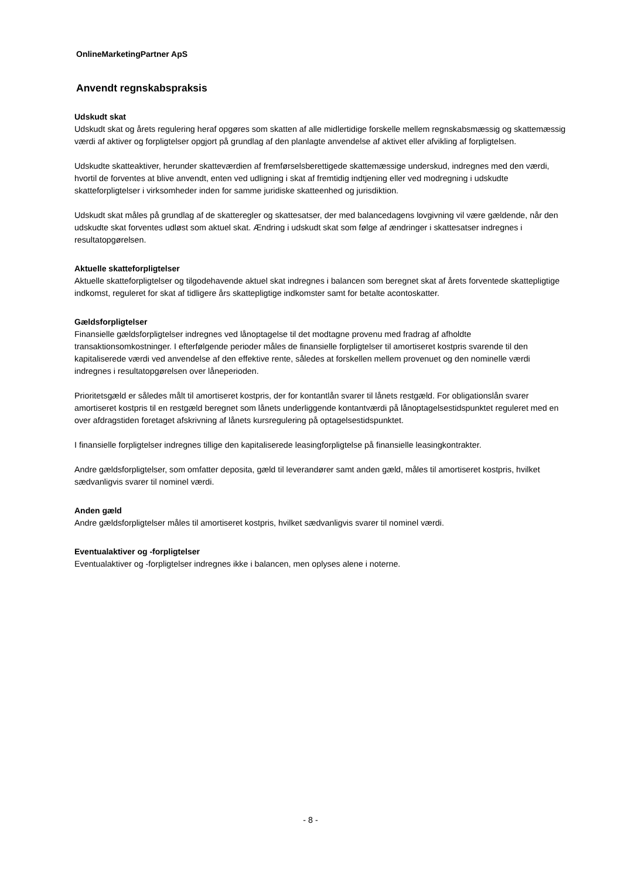OnlineMarketingPartner ApS
Anvendt regnskabspraksis
Udskudt skat
Udskudt skat og årets regulering heraf opgøres som skatten af alle midlertidige forskelle mellem regnskabsmæssig og skattemæssig værdi af aktiver og forpligtelser opgjort på grundlag af den planlagte anvendelse af aktivet eller afvikling af forpligtelsen.
Udskudte skatteaktiver, herunder skatteværdien af fremførselsberettigede skattemæssige underskud, indregnes med den værdi, hvortil de forventes at blive anvendt, enten ved udligning i skat af fremtidig indtjening eller ved modregning i udskudte skatteforpligtelser i virksomheder inden for samme juridiske skatteenhed og jurisdiktion.
Udskudt skat måles på grundlag af de skatteregler og skattesatser, der med balancedagens lovgivning vil være gældende, når den udskudte skat forventes udløst som aktuel skat. Ændring i udskudt skat som følge af ændringer i skattesatser indregnes i resultatopgørelsen.
Aktuelle skatteforpligtelser
Aktuelle skatteforpligtelser og tilgodehavende aktuel skat indregnes i balancen som beregnet skat af årets forventede skattepligtige indkomst, reguleret for skat af tidligere års skattepligtige indkomster samt for betalte acontoskatter.
Gældsforpligtelser
Finansielle gældsforpligtelser indregnes ved lånoptagelse til det modtagne provenu med fradrag af afholdte transaktionsomkostninger. I efterfølgende perioder måles de finansielle forpligtelser til amortiseret kostpris svarende til den kapitaliserede værdi ved anvendelse af den effektive rente, således at forskellen mellem provenuet og den nominelle værdi indregnes i resultatopgørelsen over låneperioden.
Prioritetsgæld er således målt til amortiseret kostpris, der for kontantlån svarer til lånets restgæld. For obligationslån svarer amortiseret kostpris til en restgæld beregnet som lånets underliggende kontantværdi på lånoptagelsestidspunktet reguleret med en over afdragstiden foretaget afskrivning af lånets kursregulering på optagelsestidspunktet.
I finansielle forpligtelser indregnes tillige den kapitaliserede leasingforpligtelse på finansielle leasingkontrakter.
Andre gældsforpligtelser, som omfatter deposita, gæld til leverandører samt anden gæld, måles til amortiseret kostpris, hvilket sædvanligvis svarer til nominel værdi.
Anden gæld
Andre gældsforpligtelser måles til amortiseret kostpris, hvilket sædvanligvis svarer til nominel værdi.
Eventualaktiver og -forpligtelser
Eventualaktiver og -forpligtelser indregnes ikke i balancen, men oplyses alene i noterne.
- 8 -